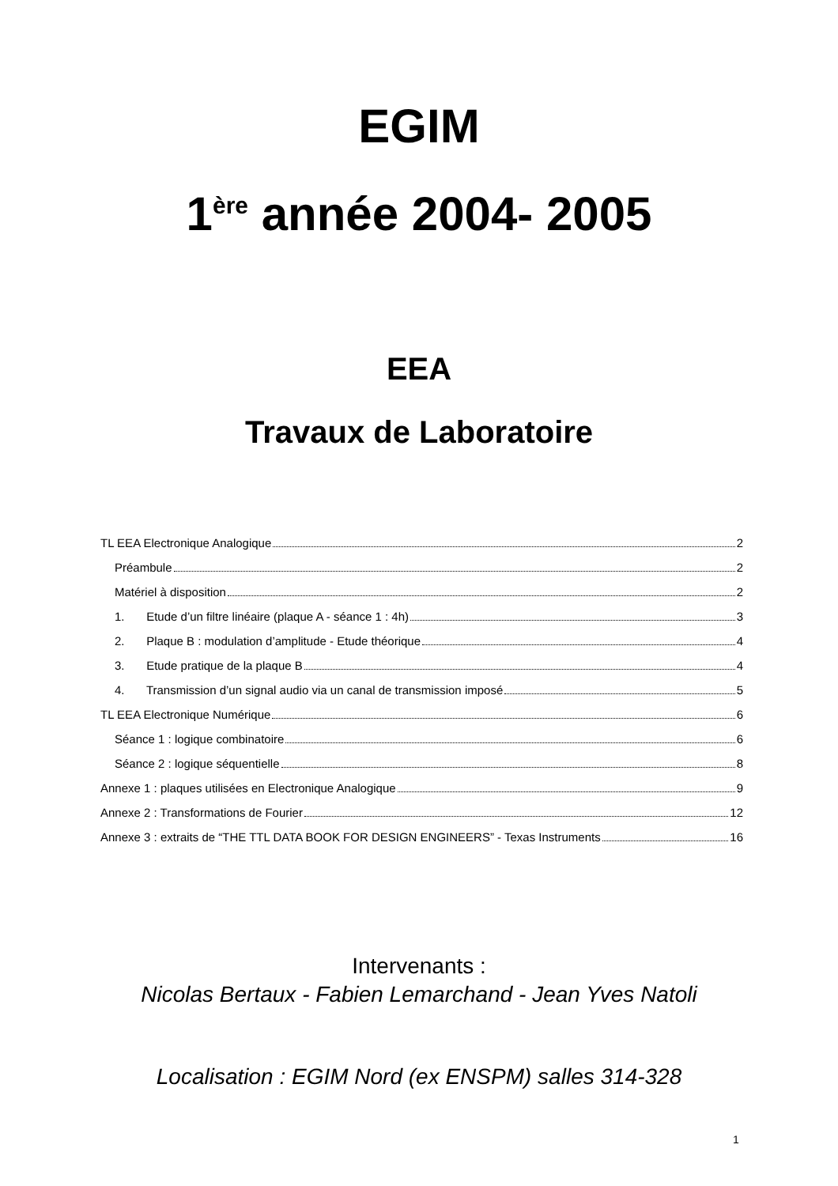EGIM
1<sup>ère</sup> année 2004- 2005
EEA
Travaux de Laboratoire
TL EEA Electronique Analogique 2
Préambule 2
Matériel à disposition 2
1. Etude d’un filtre linéaire (plaque A - séance 1 : 4h) 3
2. Plaque B : modulation d’amplitude - Etude théorique 4
3. Etude pratique de la plaque B 4
4. Transmission d’un signal audio via un canal de transmission imposé 5
TL EEA Electronique Numérique 6
Séance 1 : logique combinatoire 6
Séance 2 : logique séquentielle 8
Annexe 1 : plaques utilisées en Electronique Analogique 9
Annexe 2 : Transformations de Fourier 12
Annexe 3 : extraits de “THE TTL DATA BOOK FOR DESIGN ENGINEERS” - Texas Instruments 16
Intervenants :
Nicolas Bertaux - Fabien Lemarchand - Jean Yves Natoli
Localisation : EGIM Nord (ex ENSPM) salles 314-328
1